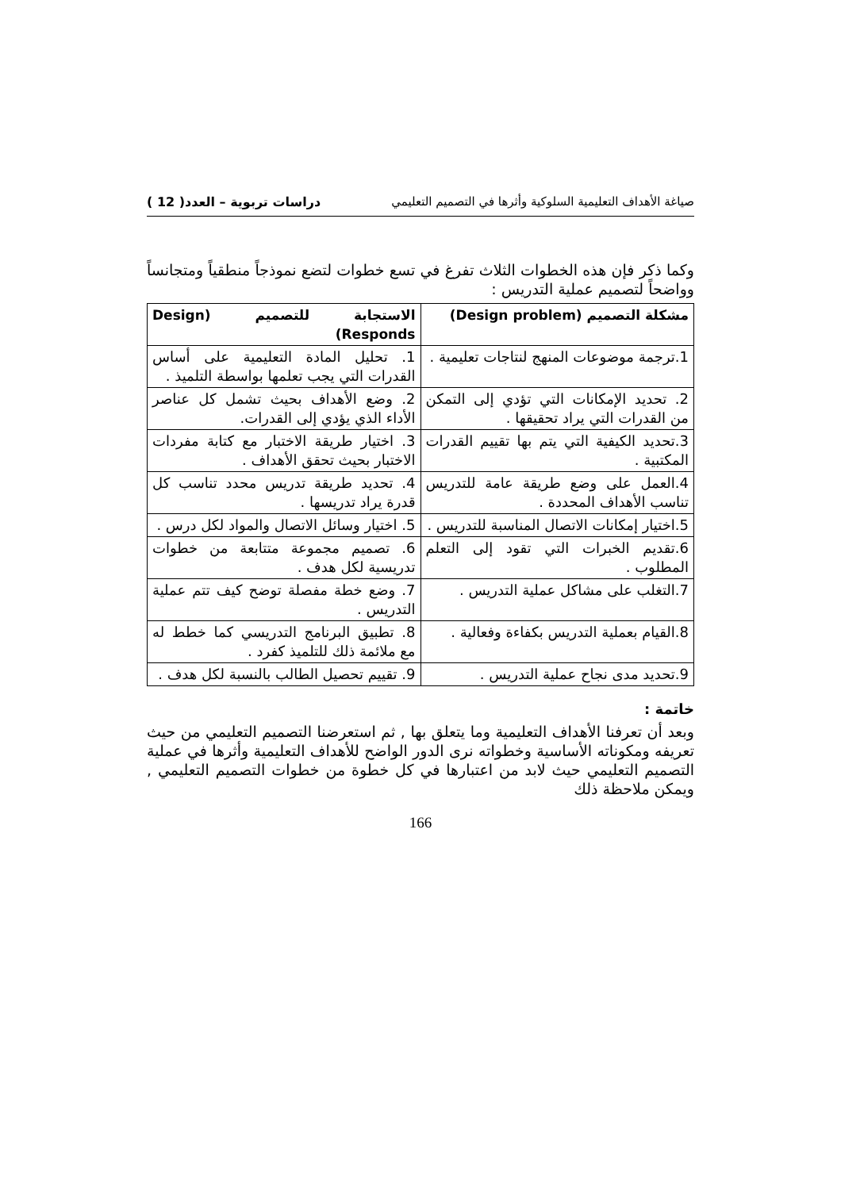صياغة الأهداف التعليمية السلوكية وأثرها في التصميم التعليمي دراسات تربوية – العدد( 12 )
وكما ذكر فإن هذه الخطوات الثلاث تفرغ في تسع خطوات لتضع نموذجاً منطقياً ومتجانساً وواضحاً لتصميم عملية التدريس :
| مشكلة التصميم (Design problem) | الاستجابة للتصميم (Design Responds) |
| --- | --- |
| 1.ترجمة موضوعات المنهج لنتاجات تعليمية . | 1. تحليل المادة التعليمية على أساس القدرات التي يجب تعلمها بواسطة التلميذ . |
| 2. تحديد الإمكانات التي تؤدي إلى التمكن من القدرات التي يراد تحقيقها . | 2. وضع الأهداف بحيث تشمل كل عناصر الأداء الذي يؤدي إلى القدرات. |
| 3.تحديد الكيفية التي يتم بها تقييم القدرات المكتبية . | 3. اختيار طريقة الاختبار مع كتابة مفردات الاختبار بحيث تحقق الأهداف . |
| 4.العمل على وضع طريقة عامة للتدريس تناسب الأهداف المحددة . | 4. تحديد طريقة تدريس محدد تناسب كل قدرة يراد تدريسها . |
| 5.اختيار إمكانات الاتصال المناسبة للتدريس . | 5. اختيار وسائل الاتصال والمواد لكل درس . |
| 6.تقديم الخبرات التي تقود إلى التعلم المطلوب . | 6. تصميم مجموعة متتابعة من خطوات تدريسية لكل هدف . |
| 7.التغلب على مشاكل عملية التدريس . | 7. وضع خطة مفصلة توضح كيف تتم عملية التدريس . |
| 8.القيام بعملية التدريس بكفاءة وفعالية . | 8. تطبيق البرنامج التدريسي كما خطط له مع ملائمة ذلك للتلميذ كفرد . |
| 9.تحديد مدى نجاح عملية التدريس . | 9. تقييم تحصيل الطالب بالنسبة لكل هدف . |
خاتمة :
وبعد أن تعرفنا الأهداف التعليمية وما يتعلق بها , ثم استعرضنا التصميم التعليمي من حيث تعريفه ومكوناته الأساسية وخطواته نرى الدور الواضح للأهداف التعليمية وأثرها في عملية التصميم التعليمي حيث لابد من اعتبارها في كل خطوة من خطوات التصميم التعليمي , ويمكن ملاحظة ذلك
166